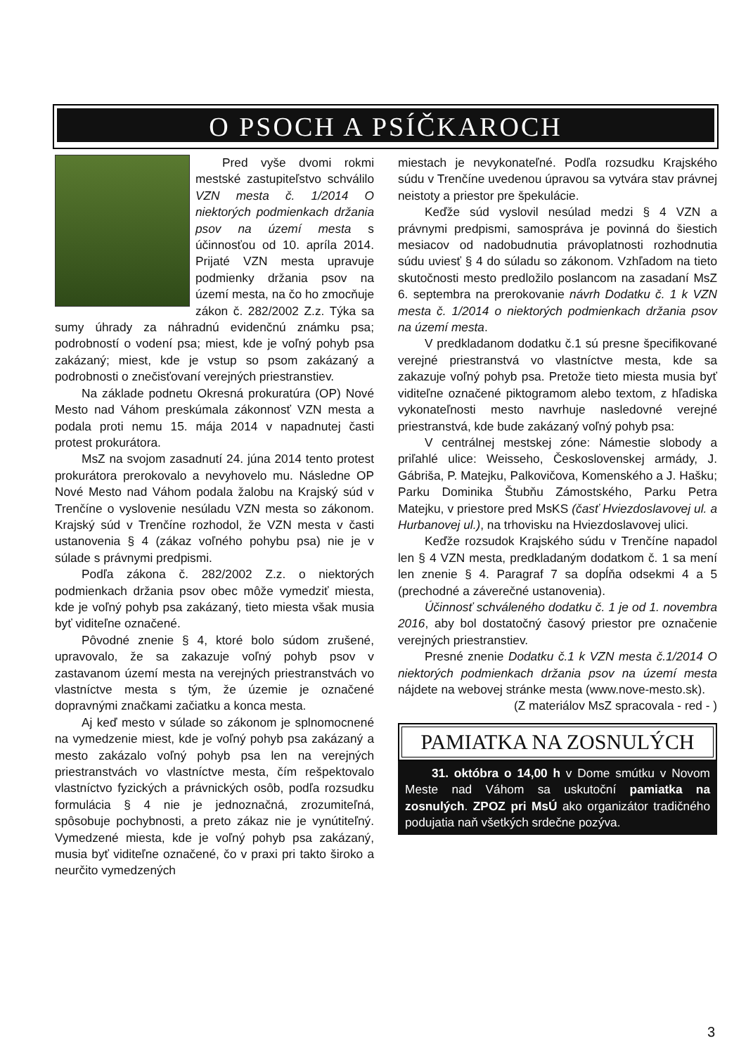O PSOCH A PSÍČKAROCH
Pred vyše dvomi rokmi mestské zastupiteľstvo schválilo VZN mesta č. 1/2014 O niektorých podmienkach držania psov na území mesta s účinnosťou od 10. apríla 2014. Prijaté VZN mesta upravuje podmienky držania psov na území mesta, na čo ho zmocňuje zákon č. 282/2002 Z.z. Týka sa sumy úhrady za náhradnú evidenčnú známku psa; podrobností o vodení psa; miest, kde je voľný pohyb psa zakázaný; miest, kde je vstup so psom zakázaný a podrobnosti o znečisťovaní verejných priestranstiev.
Na základe podnetu Okresná prokuratúra (OP) Nové Mesto nad Váhom preskúmala zákonnosť VZN mesta a podala proti nemu 15. mája 2014 v napadnutej časti protest prokurátora.
MsZ na svojom zasadnutí 24. júna 2014 tento protest prokurátora prerokovalo a nevyhovelo mu. Následne OP Nové Mesto nad Váhom podala žalobu na Krajský súd v Trenčíne o vyslovenie nesúladu VZN mesta so zákonom. Krajský súd v Trenčíne rozhodol, že VZN mesta v časti ustanovenia § 4 (zákaz voľného pohybu psa) nie je v súlade s právnymi predpismi.
Podľa zákona č. 282/2002 Z.z. o niektorých podmienkach držania psov obec môže vymedziť miesta, kde je voľný pohyb psa zakázaný, tieto miesta však musia byť viditeľne označené.
Pôvodné znenie § 4, ktoré bolo súdom zrušené, upravovalo, že sa zakazuje voľný pohyb psov v zastavanom území mesta na verejných priestranstvách vo vlastníctve mesta s tým, že územie je označené dopravnými značkami začiatku a konca mesta.
Aj keď mesto v súlade so zákonom je splnomocnené na vymedzenie miest, kde je voľný pohyb psa zakázaný a mesto zakázalo voľný pohyb psa len na verejných priestranstvách vo vlastníctve mesta, čím rešpektovalo vlastníctvo fyzických a právnických osôb, podľa rozsudku formulácia § 4 nie je jednoznačná, zrozumiteľná, spôsobuje pochybnosti, a preto zákaz nie je vynútiteľný. Vymedzené miesta, kde je voľný pohyb psa zakázaný, musia byť viditeľne označené, čo v praxi pri takto široko a neurčito vymedzených
miestach je nevykonateľné. Podľa rozsudku Krajského súdu v Trenčíne uvedenou úpravou sa vytvára stav právnej neistoty a priestor pre špekulácie.
Keďže súd vyslovil nesúlad medzi § 4 VZN a právnymi predpismi, samospráva je povinná do šiestich mesiacov od nadobudnutia právoplatnosti rozhodnutia súdu uviesť § 4 do súladu so zákonom. Vzhľadom na tieto skutočnosti mesto predložilo poslancom na zasadaní MsZ 6. septembra na prerokovanie návrh Dodatku č. 1 k VZN mesta č. 1/2014 o niektorých podmienkach držania psov na území mesta.
V predkladanom dodatku č.1 sú presne špecifikované verejné priestranstvá vo vlastníctve mesta, kde sa zakazuje voľný pohyb psa. Pretože tieto miesta musia byť viditeľne označené piktogramom alebo textom, z hľadiska vykonateľnosti mesto navrhuje nasledovné verejné priestranstvá, kde bude zakázaný voľný pohyb psa:
V centrálnej mestskej zóne: Námestie slobody a priľahlé ulice: Weisseho, Československej armády, J. Gábriša, P. Matejku, Palkovičova, Komenského a J. Hašku; Parku Dominika Štubňu Zámostského, Parku Petra Matejku, v priestore pred MsKS (časť Hviezdoslavovej ul. a Hurbanovej ul.), na trhovisku na Hviezdoslavovej ulici.
Keďže rozsudok Krajského súdu v Trenčíne napadol len § 4 VZN mesta, predkladaným dodatkom č. 1 sa mení len znenie § 4. Paragraf 7 sa dopĺňa odsekmi 4 a 5 (prechodné a záverečné ustanovenia).
Účinnosť schváleného dodatku č. 1 je od 1. novembra 2016, aby bol dostatočný časový priestor pre označenie verejných priestranstiev.
Presné znenie Dodatku č.1 k VZN mesta č.1/2014 O niektorých podmienkach držania psov na území mesta nájdete na webovej stránke mesta (www.nove-mesto.sk).
(Z materiálov MsZ spracovala - red - )
PAMIATKA NA ZOSNULÝCH
31. októbra o 14,00 h v Dome smútku v Novom Meste nad Váhom sa uskutoční pamiatka na zosnulých. ZPOZ pri MsÚ ako organizátor tradičného podujatia naň všetkých srdečne pozýva.
3